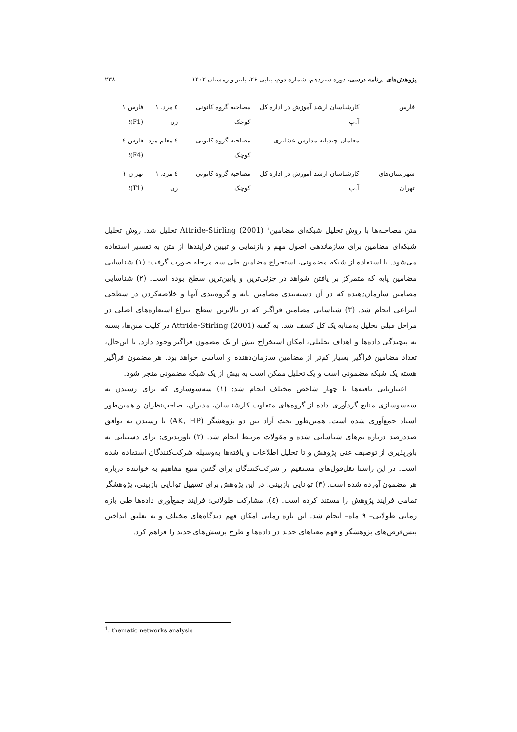پژوهش‌های برنامه درسی، دوره سیزدهم، شماره دوم، پیاپی ۲۶، پاییز و زمستان ۱۴۰۲ ۲۳۸
| فارس | کارشناسان ارشد آموزش در اداره کل آ.پ | مصاحبه گروه کانونی کوچک | ٤ مرد، ۱ زن | فارس ۱ (F1)؛ |
| | معلمان چندپایه مدارس عشایری | مصاحبه گروه کانونی کوچک | ٤ معلم مرد | فارس ٤ (F4)؛ |
| شهرستان‌های تهران | کارشناسان ارشد آموزش در اداره کل آ.پ | مصاحبه گروه کانونی کوچک | ٤ مرد، ۱ زن | تهران ۱ (T1)؛ |
متن مصاحبه‌ها با روش تحلیل شبکه‌ای مضامین<sup>۱</sup> Attride-Stirling (2001) تحلیل شد. روش تحلیل شبکه‌ای مضامین برای سازماندهی اصول مهم و بازنمایی و تبیین فرایندها از متن به تفسیر استفاده می‌شود. با استفاده از شبکه مضمونی، استخراج مضامین طی سه مرحله صورت گرفت: (۱) شناسایی مضامین پایه که متمرکز بر یافتن شواهد در جزئی‌ترین و پایین‌ترین سطح بوده است. (۲) شناسایی مضامین سازمان‌دهنده که در آن دسته‌بندی مضامین پایه و گروه‌بندی آنها و خلاصه‌کردن در سطحی انتزاعی انجام شد. (۳) شناسایی مضامین فراگیر که در بالاترین سطح انتزاع استعاره‌های اصلی در مراحل قبلی تحلیل به‌مثابه یک کل کشف شد. به گفته Attride-Stirling (2001) در کلیت متن‌ها، بسته به پیچیدگی داده‌ها و اهداف تحلیلی، امکان استخراج بیش از یک مضمون فراگیر وجود دارد. با این‌حال، تعداد مضامین فراگیر بسیار کم‌تر از مضامین سازمان‌دهنده و اساسی خواهد بود. هر مضمون فراگیر هسته یک شبکه مضمونی است و یک تحلیل ممکن است به بیش از یک شبکه مضمونی منجر شود.
اعتباریابی یافته‌ها با چهار شاخص مختلف انجام شد: (۱) سه‌سوسازی که برای رسیدن به سه‌سوسازی منابع گردآوری داده از گروه‌های متفاوت کارشناسان، مدیران، صاحب‌نظران و همین‌طور اسناد جمع‌آوری شده است. همین‌طور بحث آزاد بین دو پژوهشگر (AK, HP) تا رسیدن به توافق صددرصد درباره تم‌های شناسایی شده و مقولات مرتبط انجام شد. (۲) باورپذیری: برای دستیابی به باورپذیری از توصیف غنی پژوهش و تا تحلیل اطلاعات و یافته‌ها به‌وسیله شرکت‌کنندگان استفاده شده است. در این راستا نقل‌قول‌های مستقیم از شرکت‌کنندگان برای گفتن منبع مفاهیم به خواننده درباره هر مضمون آورده شده است. (۳) توانایی بازبینی: در این پژوهش برای تسهیل توانایی بازبینی، پژوهشگر تمامی فرایند پژوهش را مستند کرده است. (٤). مشارکت طولانی: فرایند جمع‌آوری داده‌ها طی بازه زمانی طولانی– ۹ ماه– انجام شد. این بازه زمانی امکان فهم دیدگاه‌های مختلف و به تعلیق انداختن پیش‌فرض‌های پژوهشگر و فهم معناهای جدید در داده‌ها و طرح پرسش‌های جدید را فراهم کرد.
<sup>1</sup>. thematic networks analysis